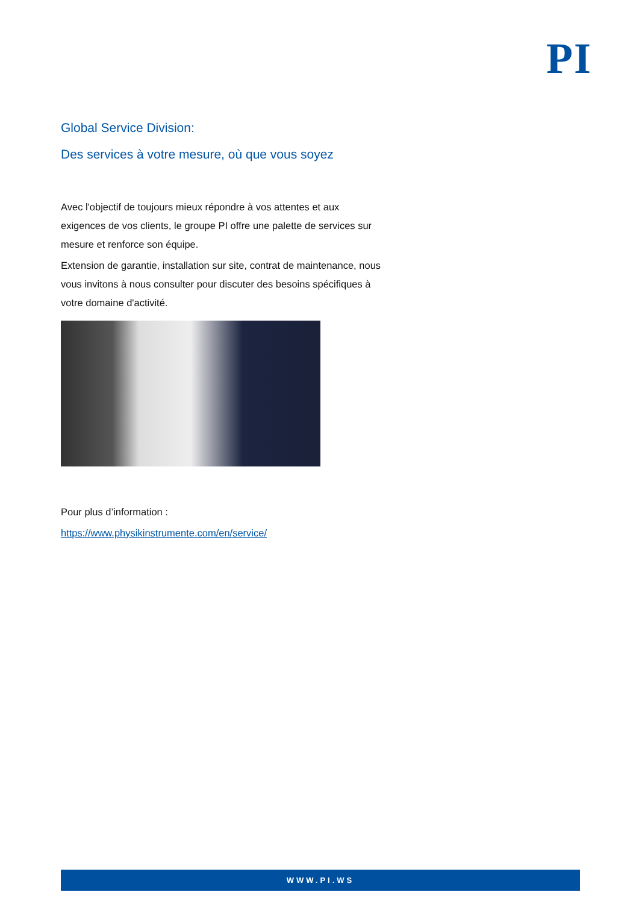PI
Global Service Division:
Des services à votre mesure, où que vous soyez
Avec l'objectif de toujours mieux répondre à vos attentes et aux exigences de vos clients, le groupe PI offre une palette de services sur mesure et renforce son équipe.
Extension de garantie, installation sur site, contrat de maintenance, nous vous invitons à nous consulter pour discuter des besoins spécifiques à votre domaine d'activité.
Pour plus d’information :
https://www.physikinstrumente.com/en/service/
WWW.PI.WS